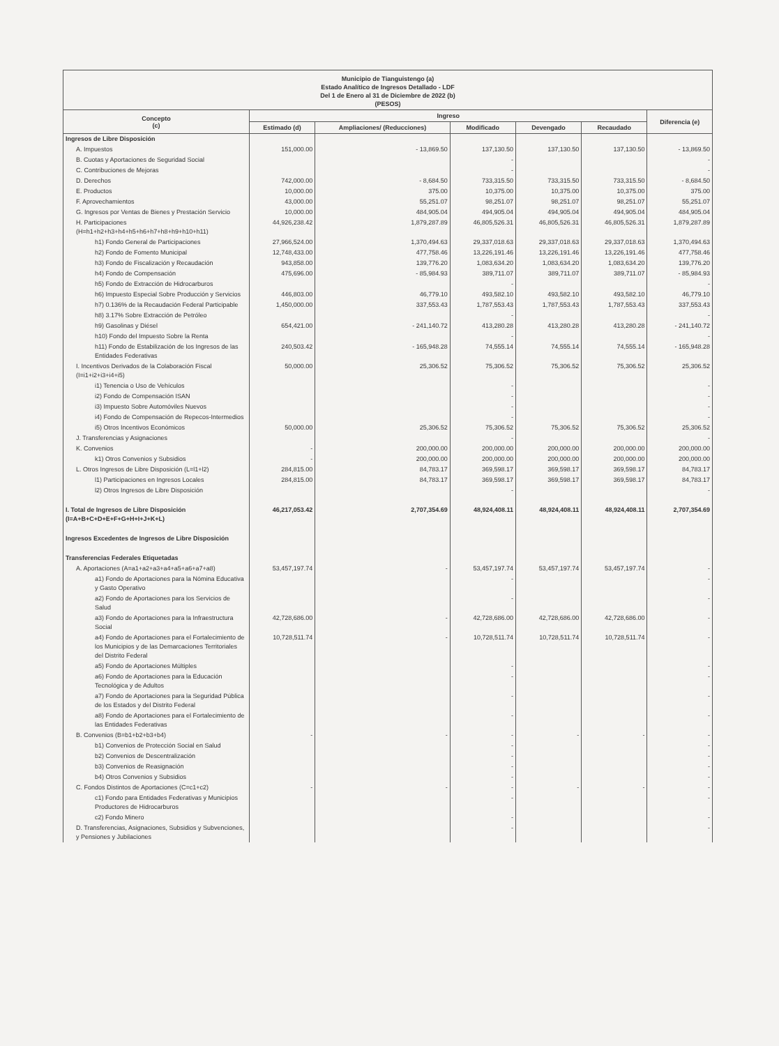Municipio de Tianguistengo (a)
Estado Analítico de Ingresos Detallado - LDF
Del 1 de Enero al 31 de Diciembre de 2022 (b)
(PESOS)
| Concepto (c) | Ingreso | | | | | Diferencia (e) |
| --- | --- | --- | --- | --- | --- | --- |
| | Estimado (d) | Ampliaciones/ (Reducciones) | Modificado | Devengado | Recaudado | |
| Ingresos de Libre Disposición | | | | | | |
| A. Impuestos | 151,000.00 | - 13,869.50 | 137,130.50 | 137,130.50 | 137,130.50 | - 13,869.50 |
| B. Cuotas y Aportaciones de Seguridad Social | | | - | | | - |
| C. Contribuciones de Mejoras | | | - | | | - |
| D. Derechos | 742,000.00 | - 8,684.50 | 733,315.50 | 733,315.50 | 733,315.50 | - 8,684.50 |
| E. Productos | 10,000.00 | 375.00 | 10,375.00 | 10,375.00 | 10,375.00 | 375.00 |
| F. Aprovechamientos | 43,000.00 | 55,251.07 | 98,251.07 | 98,251.07 | 98,251.07 | 55,251.07 |
| G. Ingresos por Ventas de Bienes y Prestación Servicio | 10,000.00 | 484,905.04 | 494,905.04 | 494,905.04 | 494,905.04 | 484,905.04 |
| H. Participaciones (H=h1+h2+h3+h4+h5+h6+h7+h8+h9+h10+h11) | 44,926,238.42 | 1,879,287.89 | 46,805,526.31 | 46,805,526.31 | 46,805,526.31 | 1,879,287.89 |
| h1) Fondo General de Participaciones | 27,966,524.00 | 1,370,494.63 | 29,337,018.63 | 29,337,018.63 | 29,337,018.63 | 1,370,494.63 |
| h2) Fondo de Fomento Municipal | 12,748,433.00 | 477,758.46 | 13,226,191.46 | 13,226,191.46 | 13,226,191.46 | 477,758.46 |
| h3) Fondo de Fiscalización y Recaudación | 943,858.00 | 139,776.20 | 1,083,634.20 | 1,083,634.20 | 1,083,634.20 | 139,776.20 |
| h4) Fondo de Compensación | 475,696.00 | - 85,984.93 | 389,711.07 | 389,711.07 | 389,711.07 | - 85,984.93 |
| h5) Fondo de Extracción de Hidrocarburos | | | - | | | - |
| h6) Impuesto Especial Sobre Producción y Servicios | 446,803.00 | 46,779.10 | 493,582.10 | 493,582.10 | 493,582.10 | 46,779.10 |
| h7) 0.136% de la Recaudación Federal Participable | 1,450,000.00 | 337,553.43 | 1,787,553.43 | 1,787,553.43 | 1,787,553.43 | 337,553.43 |
| h8) 3.17% Sobre Extracción de Petróleo | | | - | | | - |
| h9) Gasolinas y Diésel | 654,421.00 | - 241,140.72 | 413,280.28 | 413,280.28 | 413,280.28 | - 241,140.72 |
| h10) Fondo del Impuesto Sobre la Renta | | | - | | | - |
| h11) Fondo de Estabilización de los Ingresos de las Entidades Federativas | 240,503.42 | - 165,948.28 | 74,555.14 | 74,555.14 | 74,555.14 | - 165,948.28 |
| I. Incentivos Derivados de la Colaboración Fiscal (I=i1+i2+i3+i4+i5) | 50,000.00 | 25,306.52 | 75,306.52 | 75,306.52 | 75,306.52 | 25,306.52 |
| i1) Tenencia o Uso de Vehículos | | | - | | | - |
| i2) Fondo de Compensación ISAN | | | - | | | - |
| i3) Impuesto Sobre Automóviles Nuevos | | | - | | | - |
| i4) Fondo de Compensación de Repecos-Intermedios | | | - | | | - |
| i5) Otros Incentivos Económicos | 50,000.00 | 25,306.52 | 75,306.52 | 75,306.52 | 75,306.52 | 25,306.52 |
| J. Transferencias y Asignaciones | | | - | | | - |
| K. Convenios | - | 200,000.00 | 200,000.00 | 200,000.00 | 200,000.00 | 200,000.00 |
| k1) Otros Convenios y Subsidios | - | 200,000.00 | 200,000.00 | 200,000.00 | 200,000.00 | 200,000.00 |
| L. Otros Ingresos de Libre Disposición (L=l1+l2) | 284,815.00 | 84,783.17 | 369,598.17 | 369,598.17 | 369,598.17 | 84,783.17 |
| l1) Participaciones en Ingresos Locales | 284,815.00 | 84,783.17 | 369,598.17 | 369,598.17 | 369,598.17 | 84,783.17 |
| l2) Otros Ingresos de Libre Disposición | | | - | | | - |
| I. Total de Ingresos de Libre Disposición (I=A+B+C+D+E+F+G+H+I+J+K+L) | 46,217,053.42 | 2,707,354.69 | 48,924,408.11 | 48,924,408.11 | 48,924,408.11 | 2,707,354.69 |
| Ingresos Excedentes de Ingresos de Libre Disposición | | | | | | |
| Transferencias Federales Etiquetadas | | | | | | |
| A. Aportaciones (A=a1+a2+a3+a4+a5+a6+a7+a8) | 53,457,197.74 | - | 53,457,197.74 | 53,457,197.74 | 53,457,197.74 | - |
| a1) Fondo de Aportaciones para la Nómina Educativa y Gasto Operativo | | | - | | | - |
| a2) Fondo de Aportaciones para los Servicios de Salud | | | - | | | - |
| a3) Fondo de Aportaciones para la Infraestructura Social | 42,728,686.00 | - | 42,728,686.00 | 42,728,686.00 | 42,728,686.00 | - |
| a4) Fondo de Aportaciones para el Fortalecimiento de los Municipios y de las Demarcaciones Territoriales del Distrito Federal | 10,728,511.74 | - | 10,728,511.74 | 10,728,511.74 | 10,728,511.74 | - |
| a5) Fondo de Aportaciones Múltiples | | | - | | | - |
| a6) Fondo de Aportaciones para la Educación Tecnológica y de Adultos | | | - | | | - |
| a7) Fondo de Aportaciones para la Seguridad Pública de los Estados y del Distrito Federal | | | - | | | - |
| a8) Fondo de Aportaciones para el Fortalecimiento de las Entidades Federativas | | | - | | | - |
| B. Convenios (B=b1+b2+b3+b4) | - | - | - | - | - | - |
| b1) Convenios de Protección Social en Salud | | | - | | | - |
| b2) Convenios de Descentralización | | | - | | | - |
| b3) Convenios de Reasignación | | | - | | | - |
| b4) Otros Convenios y Subsidios | | | - | | | - |
| C. Fondos Distintos de Aportaciones (C=c1+c2) | - | - | - | - | - | - |
| c1) Fondo para Entidades Federativas y Municipios Productores de Hidrocarburos | | | - | | | - |
| c2) Fondo Minero | | | - | | | - |
| D. Transferencias, Asignaciones, Subsidios y Subvenciones, y Pensiones y Jubilaciones | | | - | | | - |